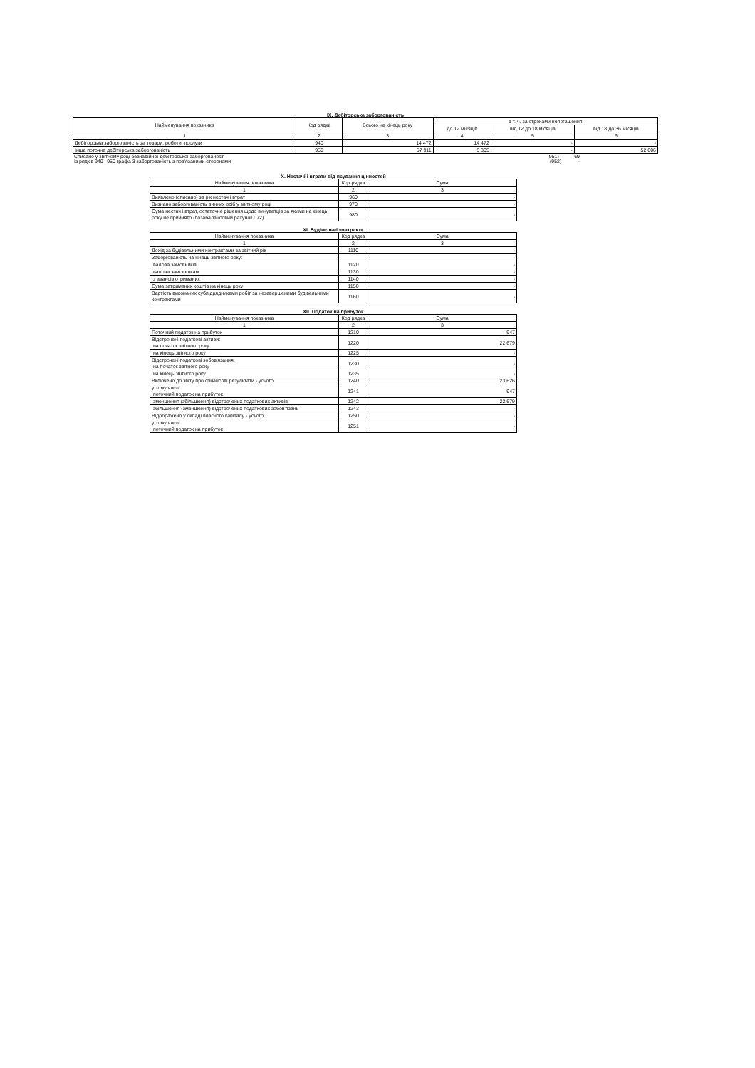IX. Дебіторська заборгованість
| Найменування показника | Код рядка | Всього на кінець року | в т. ч. за строками непогашення | | |
| --- | --- | --- | --- | --- | --- |
| | | | до 12 місяців | від 12 до 18 місяців | від 18 до 36 місяців |
| 1 | 2 | 3 | 4 | 5 | 6 |
| Дебіторська заборгованість за товари, роботи, послуги | 940 | 14 472 | 14 472 | - | - |
| Інша поточна дебіторська заборгованість | 950 | 57 911 | 5 305 | - | 52 606 |
Списано у звітному році безнадійної дебіторської заборгованості (951) 69
Із рядків 940 і 950 графа 3 заборгованість з пов'язаними сторонами (952) -
X. Нестачі і втрати від псування цінностей
| Найменування показника | Код рядка | Сума |
| --- | --- | --- |
| 1 | 2 | 3 |
| Виявлено (списано) за рік нестач і втрат | 960 | - |
| Визнано заборгованість винних осіб у звітному році | 970 | - |
| Сума нестач і втрат, остаточне рішення щодо винуватців за якими на кінець року не прийнято (позабалансовий рахунок 072) | 980 | - |
XI. Будівельні контракти
| Найменування показника | Код рядка | Сума |
| --- | --- | --- |
| 1 | 2 | 3 |
| Дохід за будівельними контрактами за звітний рік | 1110 | - |
| Заборгованість на кінець звітного року: | | |
| валова замовників | 1120 | - |
| валова замовникам | 1130 | - |
| з авансів отриманих | 1140 | - |
| Сума затриманих коштів на кінець року | 1150 | - |
| Вартість виконаних субпідрядниками робіт за незавершеними будівельними контрактами | 1160 | - |
XII. Податок на прибуток
| Найменування показника | Код рядка | Сума |
| --- | --- | --- |
| 1 | 2 | 3 |
| Поточний податок на прибуток | 1210 | 947 |
| Відстрочені податкові активи: на початок звітного року | 1220 | 22 679 |
| на кінець звітного року | 1225 | - |
| Відстрочені податкові зобов'язання: на початок звітного року | 1230 | - |
| на кінець звітного року | 1235 | - |
| Включено до звіту про фінансові результати - усього | 1240 | 23 626 |
| у тому числі: поточний податок на прибуток | 1241 | 947 |
| зменшення (збільшення) відстрочених податкових активів | 1242 | 22 679 |
| збільшення (зменшення) відстрочених податкових зобов'язань | 1243 | - |
| Відображено у складі власного капіталу - усього | 1250 | - |
| у тому числі: поточний податок на прибуток | 1251 | - |